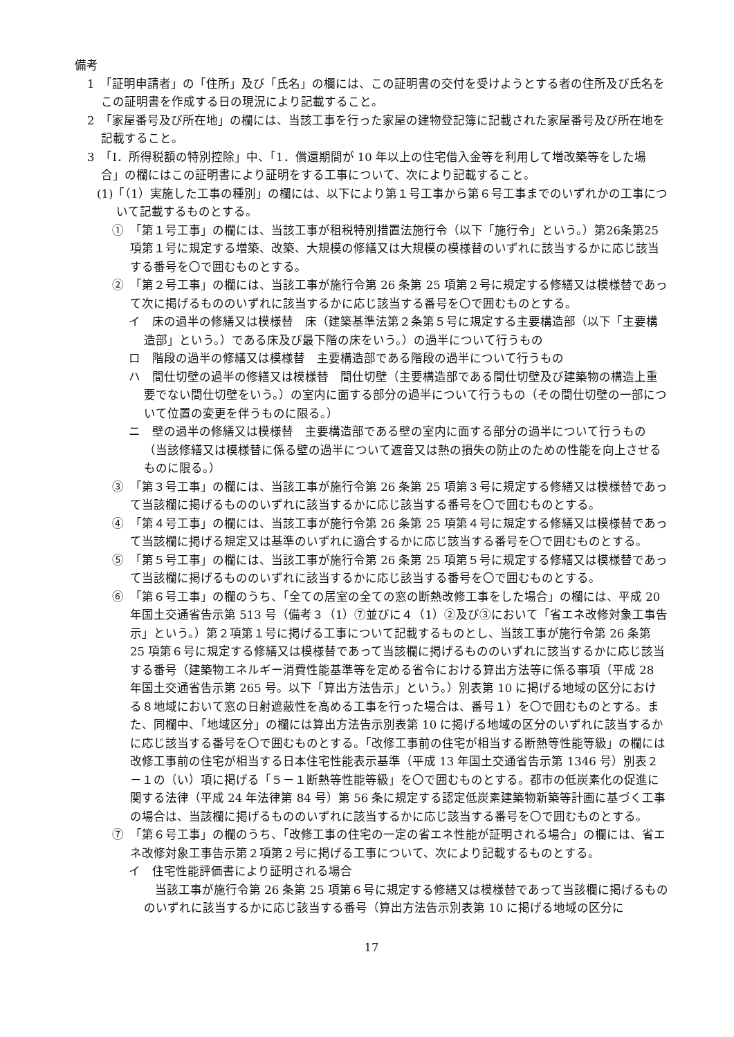備考
1　「証明申請者」の「住所」及び「氏名」の欄には、この証明書の交付を受けようとする者の住所及び氏名をこの証明書を作成する日の現況により記載すること。
2　「家屋番号及び所在地」の欄には、当該工事を行った家屋の建物登記簿に記載された家屋番号及び所在地を記載すること。
3　「Ⅰ．所得税額の特別控除」中、「1．償還期間が 10 年以上の住宅借入金等を利用して増改築等をした場合」の欄にはこの証明書により証明をする工事について、次により記載すること。
(1)「（1）実施した工事の種別」の欄には、以下により第１号工事から第６号工事までのいずれかの工事について記載するものとする。
①　「第１号工事」の欄には、当該工事が租税特別措置法施行令（以下「施行令」という。）第26条第25項第１号に規定する増築、改築、大規模の修繕又は大規模の模様替のいずれに該当するかに応じ該当する番号を〇で囲むものとする。
②　「第２号工事」の欄には、当該工事が施行令第 26 条第 25 項第２号に規定する修繕又は模様替であって次に掲げるもののいずれに該当するかに応じ該当する番号を〇で囲むものとする。
イ　床の過半の修繕又は模様替　床（建築基準法第２条第５号に規定する主要構造部（以下「主要構造部」という。）である床及び最下階の床をいう。）の過半について行うもの
ロ　階段の過半の修繕又は模様替　主要構造部である階段の過半について行うもの
ハ　間仕切壁の過半の修繕又は模様替　間仕切壁（主要構造部である間仕切壁及び建築物の構造上重要でない間仕切壁をいう。）の室内に面する部分の過半について行うもの（その間仕切壁の一部について位置の変更を伴うものに限る。）
ニ　壁の過半の修繕又は模様替　主要構造部である壁の室内に面する部分の過半について行うもの（当該修繕又は模様替に係る壁の過半について遮音又は熱の損失の防止のための性能を向上させるものに限る。）
③　「第３号工事」の欄には、当該工事が施行令第 26 条第 25 項第３号に規定する修繕又は模様替であって当該欄に掲げるもののいずれに該当するかに応じ該当する番号を〇で囲むものとする。
④　「第４号工事」の欄には、当該工事が施行令第 26 条第 25 項第４号に規定する修繕又は模様替であって当該欄に掲げる規定又は基準のいずれに適合するかに応じ該当する番号を〇で囲むものとする。
⑤　「第５号工事」の欄には、当該工事が施行令第 26 条第 25 項第５号に規定する修繕又は模様替であって当該欄に掲げるもののいずれに該当するかに応じ該当する番号を〇で囲むものとする。
⑥　「第６号工事」の欄のうち、「全ての居室の全ての窓の断熱改修工事をした場合」の欄には、平成 20 年国土交通省告示第 513 号（備考３（1）⑦並びに４（1）②及び③において「省エネ改修対象工事告示」という。）第２項第１号に掲げる工事について記載するものとし、当該工事が施行令第 26 条第 25 項第６号に規定する修繕又は模様替であって当該欄に掲げるもののいずれに該当するかに応じ該当する番号（建築物エネルギー消費性能基準等を定める省令における算出方法等に係る事項（平成 28 年国土交通省告示第 265 号。以下「算出方法告示」という。）別表第 10 に掲げる地域の区分における８地域において窓の日射遮蔽性を高める工事を行った場合は、番号１）を〇で囲むものとする。また、同欄中、「地域区分」の欄には算出方法告示別表第 10 に掲げる地域の区分のいずれに該当するかに応じ該当する番号を〇で囲むものとする。「改修工事前の住宅が相当する断熱等性能等級」の欄には改修工事前の住宅が相当する日本住宅性能表示基準（平成 13 年国土交通省告示第 1346 号）別表２－１の（い）項に掲げる「５－１断熱等性能等級」を〇で囲むものとする。都市の低炭素化の促進に関する法律（平成 24 年法律第 84 号）第 56 条に規定する認定低炭素建築物新築等計画に基づく工事の場合は、当該欄に掲げるもののいずれに該当するかに応じ該当する番号を〇で囲むものとする。
⑦　「第６号工事」の欄のうち、「改修工事の住宅の一定の省エネ性能が証明される場合」の欄には、省エネ改修対象工事告示第２項第２号に掲げる工事について、次により記載するものとする。
イ　住宅性能評価書により証明される場合
当該工事が施行令第 26 条第 25 項第６号に規定する修繕又は模様替であって当該欄に掲げるもののいずれに該当するかに応じ該当する番号（算出方法告示別表第 10 に掲げる地域の区分に
17